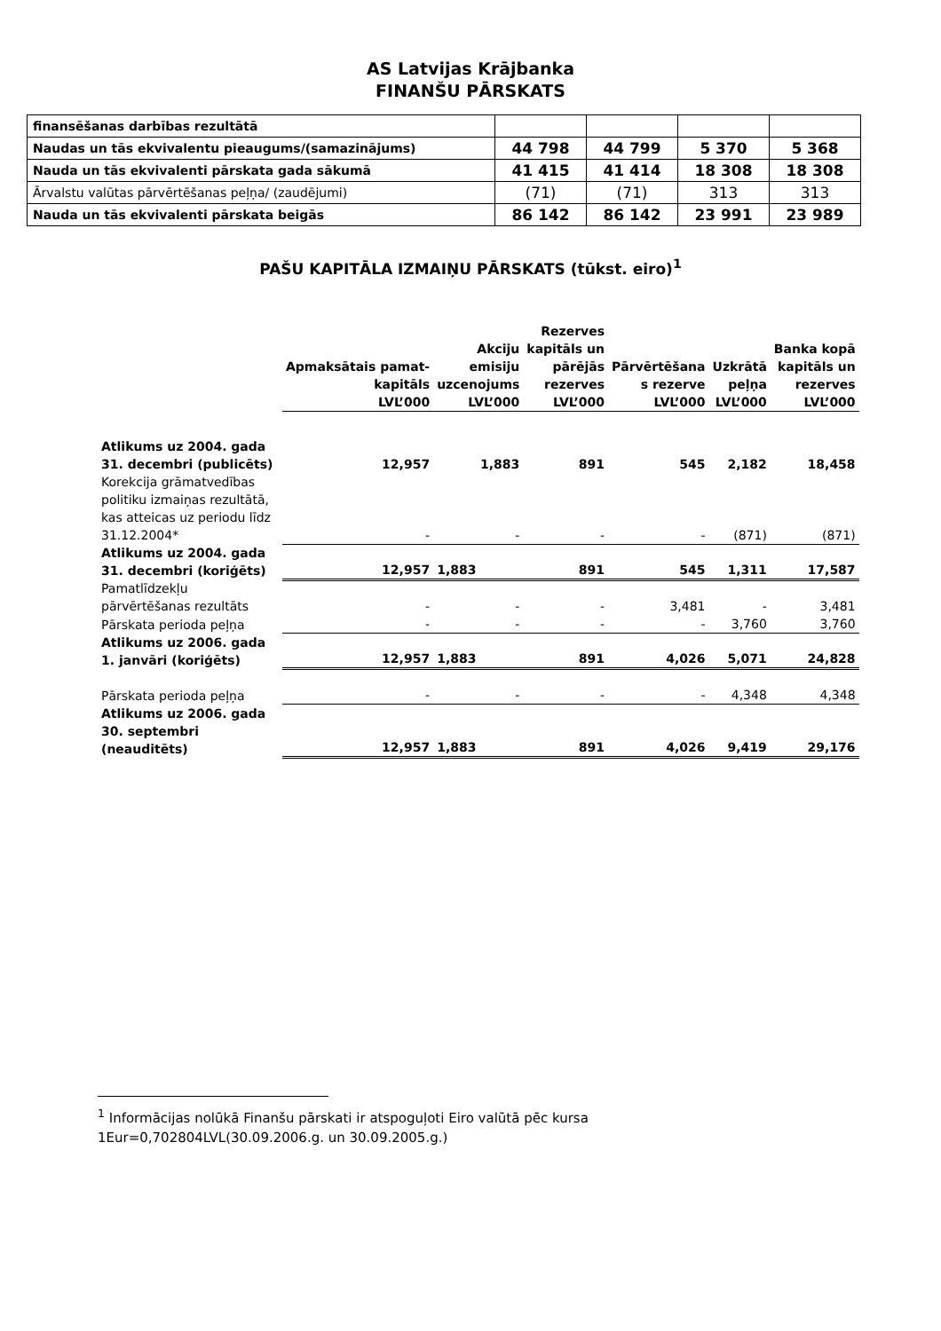AS Latvijas Krājbanka
FINANŠU PĀRSKATS
| finansēšanas darbības rezultātā | | | | |
| Naudas un tās ekvivalentu pieaugums/(samazinājums) | 44 798 | 44 799 | 5 370 | 5 368 |
| Nauda un tās ekvivalenti pārskata gada sākumā | 41 415 | 41 414 | 18 308 | 18 308 |
| Ārvalstu valūtas pārvērtēšanas peļņa/ (zaudējumi) | (71) | (71) | 313 | 313 |
| Nauda un tās ekvivalenti pārskata beigās | 86 142 | 86 142 | 23 991 | 23 989 |
PAŠU KAPITĀLA IZMAIŅU PĀRSKATS (tūkst. eiro)<sup>1</sup>
| | Apmaksātais pamat- kapitāls LVL’000 | Akciju emisiju uzcenojums LVL’000 | Rezerves kapitāls un pārējās rezerves LVL’000 | Pārvērtēšana s rezerve LVL’000 | Uzkrātā peļņa LVL’000 | Banka kopā kapitāls un rezerves LVL’000 |
| --- | --- | --- | --- | --- | --- | --- |
| Atlikums uz 2004. gada 31. decembri (publicēts) | 12,957 | 1,883 | 891 | 545 | 2,182 | 18,458 |
| Korekcija grāmatvedības politiku izmaiņas rezultātā, kas atteicas uz periodu līdz 31.12.2004* | - | - | - | - | (871) | (871) |
| Atlikums uz 2004. gada 31. decembri (koriģēts) | 12,957 | 1,883 | 891 | 545 | 1,311 | 17,587 |
| Pamatlīdzekļu pārvērtēšanas rezultāts | - | - | - | 3,481 | - | 3,481 |
| Pārskata perioda peļņa | - | - | - | - | 3,760 | 3,760 |
| Atlikums uz 2006. gada 1. janvāri (koriģēts) | 12,957 | 1,883 | 891 | 4,026 | 5,071 | 24,828 |
| Pārskata perioda peļņa | - | - | - | - | 4,348 | 4,348 |
| Atlikums uz 2006. gada 30. septembri (neauditēts) | 12,957 | 1,883 | 891 | 4,026 | 9,419 | 29,176 |
<sup>1</sup> Informācijas nolūkā Finanšu pārskati ir atspoguļoti Eiro valūtā pēc kursa 1Eur=0,702804LVL(30.09.2006.g. un 30.09.2005.g.)